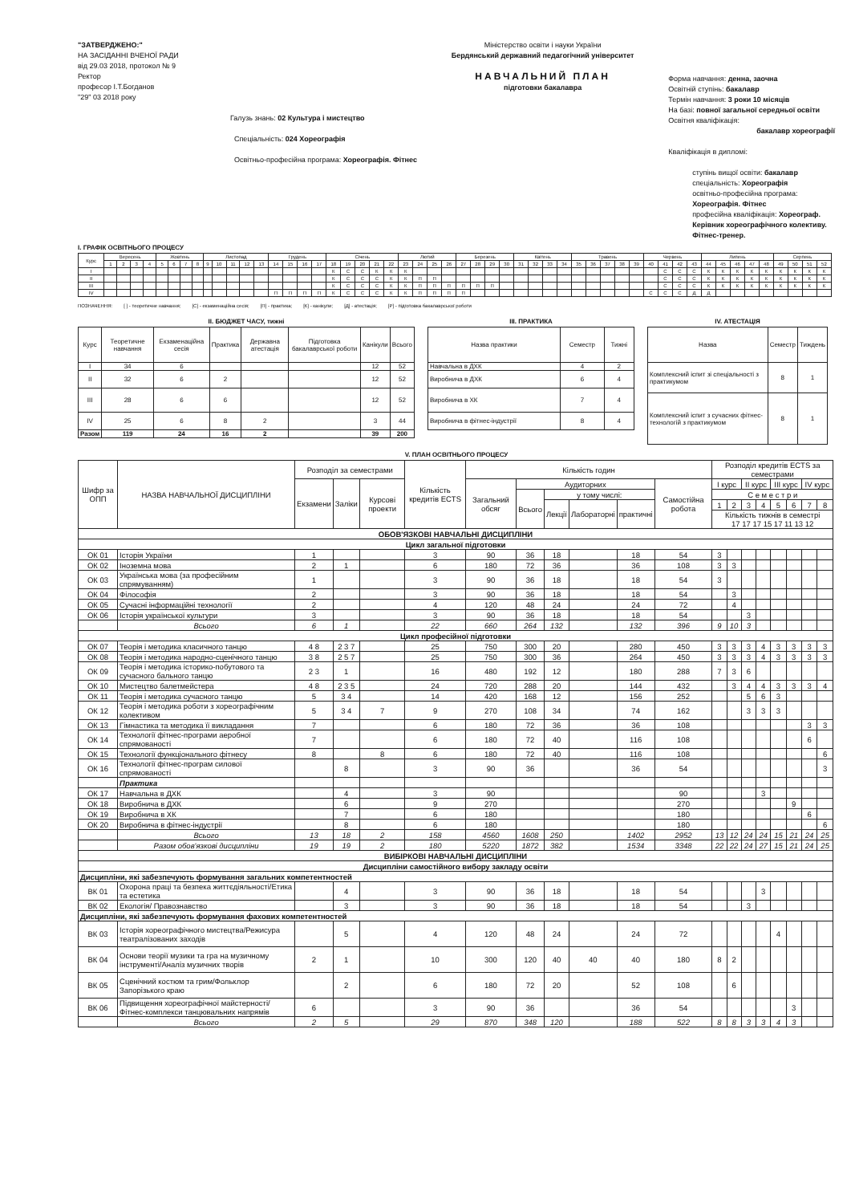"ЗАТВЕРДЖЕНО:"
НА ЗАСІДАННІ ВЧЕНОЇ РАДИ
від 29.03 2018, протокол № 9
Ректор
професор І.Т.Богданов
"29" 03 2018 року
Галузь знань: 02 Культура і мистецтво
Спеціальність: 024 Хореографія
Освітньо-професійна програма: Хореографія. Фітнес
Міністерство освіти і науки України
Бердянський державний педагогічний університет
НАВЧАЛЬНИЙ ПЛАН
підготовки бакалавра
Форма навчання: денна, заочна
Освітній ступінь: бакалавр
Термін навчання: 3 роки 10 місяців
На базі: повної загальної середньої освіти
Освітня кваліфікація:
бакалавр хореографії
Кваліфікація в дипломі:
ступінь вищої освіти: бакалавр
спеціальність: Хореографія
освітньо-професійна програма:
Хореографія. Фітнес
професійна кваліфікація: Хореограф.
Керівник хореографічного колективу.
Фітнес-тренер.
І. ГРАФІК ОСВІТНЬОГО ПРОЦЕСУ
| Курс | Вересень | | | | Жовтень | | | | Листопад | | | | | Грудень | | | | Січень | | | | | Лютий | | | | Березень | | | | Квітень | | | | Травень | | | | | Червень | | | | Липень | | | | | Серпень | | | |
| --- | --- | --- | --- | --- | --- | --- | --- | --- | --- | --- | --- | --- | --- | --- | --- | --- | --- | --- | --- | --- | --- | --- | --- | --- | --- | --- | --- | --- | --- | --- | --- | --- | --- | --- | --- | --- | --- | --- | --- | --- | --- | --- | --- | --- | --- | --- | --- | --- | --- | --- | --- | --- |
| | 1 | 2 | 3 | 4 | 5 | 6 | 7 | 8 | 9 | 10 | 11 | 12 | 13 | 14 | 15 | 16 | 17 | 18 | 19 | 20 | 21 | 22 | 23 | 24 | 25 | 26 | 27 | 28 | 29 | 30 | 31 | 32 | 33 | 34 | 35 | 36 | 37 | 38 | 39 | 40 | 41 | 42 | 43 | 44 | 45 | 46 | 47 | 48 | 49 | 50 | 51 | 52 |
| I | | | | | | | | | | | | | | | | | | К | С | С | К | К | К | | | | | | | | | | | | | | | | | | С | С | С | К | К | К | К | К | К | К | К | К |
| II | | | | | | | | | | | | | | | | | | К | С | С | С | К | К | П | П | | | | | | | | | | | | | | | | С | С | С | К | К | К | К | К | К | К | К | К |
| III | | | | | | | | | | | | | | | | | | К | С | С | С | К | К | П | П | П | П | П | П | | | | | | | | | | | | С | С | С | К | К | К | К | К | К | К | К | К |
| IV | | | | | | | | | | | | | | П | П | П | П | К | С | С | С | К | К | П | П | П | П | | | | | | | | | | | | | С | С | С | Д | Д | | | | | | | | |
ПОЗНАЧЕННЯ: [ ] - теоретичне навчання; [С] - екзаменаційна сесія; [П] - практика; [К] - канікули; [Д] - атестація; [Р] - підготовка бакалаврської роботи
ІІ. БЮДЖЕТ ЧАСУ, тижні
| Курс | Теоретичне навчання | Екзаменаційна сесія | Практика | Державна атестація | Підготовка бакалаврської роботи | Канікули | Всього |
| --- | --- | --- | --- | --- | --- | --- | --- |
| I | 34 | 6 | | | | 12 | 52 |
| II | 32 | 6 | 2 | | | 12 | 52 |
| III | 28 | 6 | 6 | | | 12 | 52 |
| IV | 25 | 6 | 8 | 2 | | 3 | 44 |
| Разом | 119 | 24 | 16 | 2 | | 39 | 200 |
ІІІ. ПРАКТИКА
| Назва практики | Семестр | Тижні |
| --- | --- | --- |
| Навчальна в ДХК | 4 | 2 |
| Виробнича в ДХК | 6 | 4 |
| Виробнича в ХК | 7 | 4 |
| Виробнича в фітнес-індустрії | 8 | 4 |
IV. АТЕСТАЦІЯ
| Назва | Семестр | Тиждень |
| --- | --- | --- |
| Комплексний іспит зі спеціальності з практикумом | 8 | 1 |
| Комплексний іспит з сучасних фітнес-технологій з практикумом | 8 | 1 |
V. ПЛАН ОСВІТНЬОГО ПРОЦЕСУ
| Шифр за ОПП | НАЗВА НАВЧАЛЬНОЇ ДИСЦИПЛІНИ | Розподіл за семестрами | | | Кількість кредитів ECTS | Кількість годин | | | | | | Розподіл кредитів ECTS за семестрами | | | | | | | |
| --- | --- | --- | --- | --- | --- | --- | --- | --- | --- | --- | --- | --- | --- | --- | --- | --- | --- | --- | --- |
| | | Екзамени | Заліки | Курсові проекти | | Загальний обсяг | Аудиторних | | | | Самостійна робота | І курс | | ІІ курс | | ІІІ курс | | IV курс | |
| | | | | | | | Всього | у тому числі: | | | | С е м е с т р и | | | | | | | |
| | | | | | | | | Лекції | Лабораторні | практичні | | 1 | 2 | 3 | 4 | 5 | 6 | 7 | 8 |
| | | | | | | | | | | | | Кількість тижнів в семестрі 17 17 17 15 17 11 13 12 | | | | | | | |
| ОБОВ'ЯЗКОВІ НАВЧАЛЬНІ ДИСЦИПЛІНИ | | | | | | | | | | | | | | | | | | | |
| Цикл загальної підготовки | | | | | | | | | | | | | | | | | | | |
| ОК 01 | Історія України | 1 | | | 3 | 90 | 36 | 18 | | 18 | 54 | 3 | | | | | | | |
| ОК 02 | Іноземна мова | 2 | 1 | | 6 | 180 | 72 | 36 | | 36 | 108 | 3 | 3 | | | | | | |
| ОК 03 | Українська мова (за професійним спрямуванням) | 1 | | | 3 | 90 | 36 | 18 | | 18 | 54 | 3 | | | | | | | |
| ОК 04 | Філософія | 2 | | | 3 | 90 | 36 | 18 | | 18 | 54 | | 3 | | | | | | |
| ОК 05 | Сучасні інформаційні технології | 2 | | | 4 | 120 | 48 | 24 | | 24 | 72 | | 4 | | | | | | |
| ОК 06 | Історія української культури | 3 | | | 3 | 90 | 36 | 18 | | 18 | 54 | | | 3 | | | | | |
| | Всього | 6 | 1 | | 22 | 660 | 264 | 132 | | 132 | 396 | 9 | 10 | 3 | | | | | |
| Цикл професійної підготовки | | | | | | | | | | | | | | | | | | | |
| ОК 07 | Теорія і методика класичного танцю | 4 8 | 2 3 7 | | 25 | 750 | 300 | 20 | | 280 | 450 | 3 | 3 | 3 | 4 | 3 | 3 | 3 | 3 |
| ОК 08 | Теорія і методика народно-сценічного танцю | 3 8 | 2 5 7 | | 25 | 750 | 300 | 36 | | 264 | 450 | 3 | 3 | 3 | 4 | 3 | 3 | 3 | 3 |
| ОК 09 | Теорія і методика історико-побутового та сучасного бального танцю | 2 3 | 1 | | 16 | 480 | 192 | 12 | | 180 | 288 | 7 | 3 | 6 | | | | | |
| ОК 10 | Мистецтво балетмейстера | 4 8 | 2 3 5 | | 24 | 720 | 288 | 20 | | 144 | 432 | | 3 | 4 | 4 | 3 | 3 | 3 | 4 |
| ОК 11 | Теорія і методика сучасного танцю | 5 | 3 4 | | 14 | 420 | 168 | 12 | | 156 | 252 | | | 5 | 6 | 3 | | | |
| ОК 12 | Теорія і методика роботи з хореографічним колективом | 5 | 3 4 | 7 | 9 | 270 | 108 | 34 | | 74 | 162 | | | 3 | 3 | 3 | | | |
| ОК 13 | Гімнастика та методика її викладання | 7 | | | 6 | 180 | 72 | 36 | | 36 | 108 | | | | | | | 3 | 3 |
| ОК 14 | Технології фітнес-програми аеробної спрямованості | 7 | | | 6 | 180 | 72 | 40 | | 116 | 108 | | | | | | | 6 | |
| ОК 15 | Технології функціонального фітнесу | 8 | | 8 | 6 | 180 | 72 | 40 | | 116 | 108 | | | | | | | | 6 |
| ОК 16 | Технології фітнес-програм силової спрямованості | | 8 | | 3 | 90 | 36 | | | 36 | 54 | | | | | | | | 3 |
| | Практика | | | | | | | | | | | | | | | | | | |
| ОК 17 | Навчальна в ДХК | | 4 | | 3 | 90 | | | | | 90 | | | | 3 | | | | |
| ОК 18 | Виробнича в ДХК | | 6 | | 9 | 270 | | | | | 270 | | | | | | 9 | | |
| ОК 19 | Виробнича в ХК | | 7 | | 6 | 180 | | | | | 180 | | | | | | | 6 | |
| ОК 20 | Виробнича в фітнес-індустрії | | 8 | | 6 | 180 | | | | | 180 | | | | | | | | 6 |
| | Всього | 13 | 18 | 2 | 158 | 4560 | 1608 | 250 | | 1402 | 2952 | 13 | 12 | 24 | 24 | 15 | 21 | 24 | 25 |
| | Разом обов'язкові дисципліни | 19 | 19 | 2 | 180 | 5220 | 1872 | 382 | | 1534 | 3348 | 22 | 22 | 24 | 27 | 15 | 21 | 24 | 25 |
| ВИБІРКОВІ НАВЧАЛЬНІ ДИСЦИПЛІНИ | | | | | | | | | | | | | | | | | | | |
| Дисципліни самостійного вибору закладу освіти | | | | | | | | | | | | | | | | | | | |
| Дисципліни, які забезпечують формування загальних компетентностей | | | | | | | | | | | | | | | | | | | |
| ВК 01 | Охорона праці та безпека життєдіяльності/Етика та естетика | | 4 | | 3 | 90 | 36 | 18 | | 18 | 54 | | | | 3 | | | | |
| ВК 02 | Екологія/ Правознавство | | 3 | | 3 | 90 | 36 | 18 | | 18 | 54 | | | 3 | | | | | |
| Дисципліни, які забезпечують формування фахових компетентностей | | | | | | | | | | | | | | | | | | | |
| ВК 03 | Історія хореографічного мистецтва/Режисура театралізованих заходів | | 5 | | 4 | 120 | 48 | 24 | | 24 | 72 | | | | | 4 | | | |
| ВК 04 | Основи теорії музики та гра на музичному інструменті/Аналіз музичних творів | 2 | 1 | | 10 | 300 | 120 | 40 | 40 | 40 | 180 | 8 | 2 | | | | | | |
| ВК 05 | Сценічний костюм та грим/Фольклор Запорізького краю | | 2 | | 6 | 180 | 72 | 20 | | 52 | 108 | | 6 | | | | | | |
| ВК 06 | Підвищення хореографічної майстерності/Фітнес-комплекси танцювальних напрямів | 6 | | | 3 | 90 | 36 | | | 36 | 54 | | | | | | 3 | | |
| | Всього | 2 | 5 | | 29 | 870 | 348 | 120 | | 188 | 522 | 8 | 8 | 3 | 3 | 4 | 3 | | |